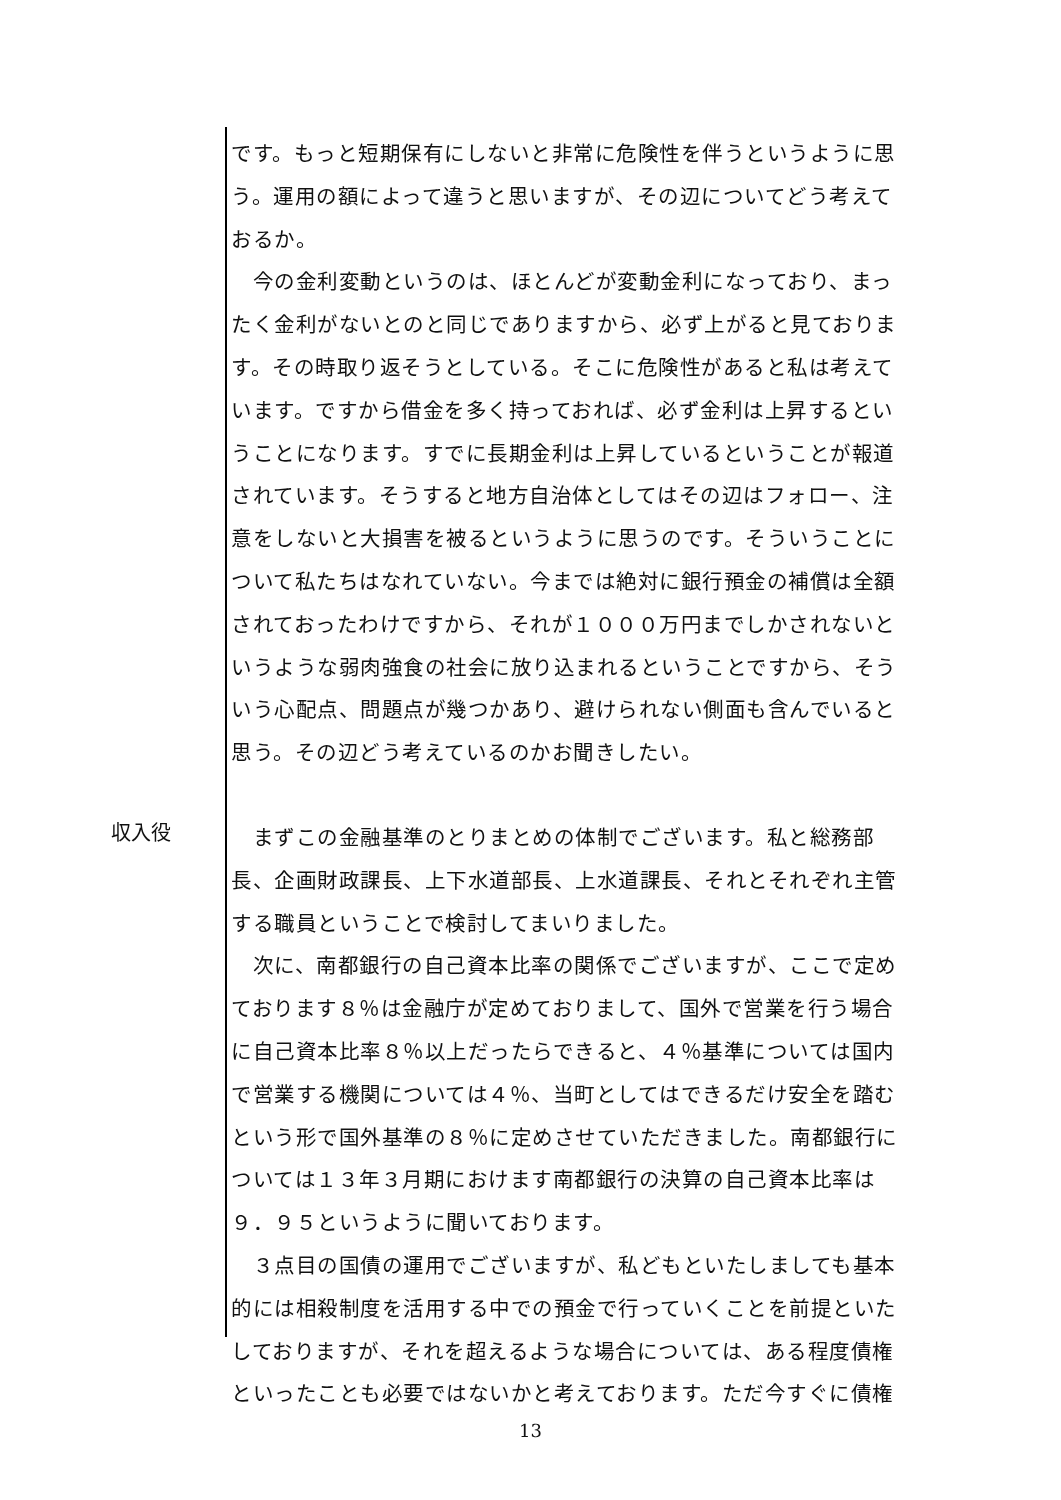です。もっと短期保有にしないと非常に危険性を伴うというように思う。運用の額によって違うと思いますが、その辺についてどう考えておるか。
　今の金利変動というのは、ほとんどが変動金利になっており、まったく金利がないとのと同じでありますから、必ず上がると見ております。その時取り返そうとしている。そこに危険性があると私は考えています。ですから借金を多く持っておれば、必ず金利は上昇するということになります。すでに長期金利は上昇しているということが報道されています。そうすると地方自治体としてはその辺はフォロー、注意をしないと大損害を被るというように思うのです。そういうことについて私たちはなれていない。今までは絶対に銀行預金の補償は全額されておったわけですから、それが１０００万円までしかされないというような弱肉強食の社会に放り込まれるということですから、そういう心配点、問題点が幾つかあり、避けられない側面も含んでいると思う。その辺どう考えているのかお聞きしたい。
収入役
　まずこの金融基準のとりまとめの体制でございます。私と総務部長、企画財政課長、上下水道部長、上水道課長、それとそれぞれ主管する職員ということで検討してまいりました。
　次に、南都銀行の自己資本比率の関係でございますが、ここで定めております８％は金融庁が定めておりまして、国外で営業を行う場合に自己資本比率８％以上だったらできると、４％基準については国内で営業する機関については４％、当町としてはできるだけ安全を踏むという形で国外基準の８％に定めさせていただきました。南都銀行については１３年３月期におけます南都銀行の決算の自己資本比率は
９．９５というように聞いております。
　３点目の国債の運用でございますが、私どもといたしましても基本的には相殺制度を活用する中での預金で行っていくことを前提といたしておりますが、それを超えるような場合については、ある程度債権といったことも必要ではないかと考えております。ただ今すぐに債権
13